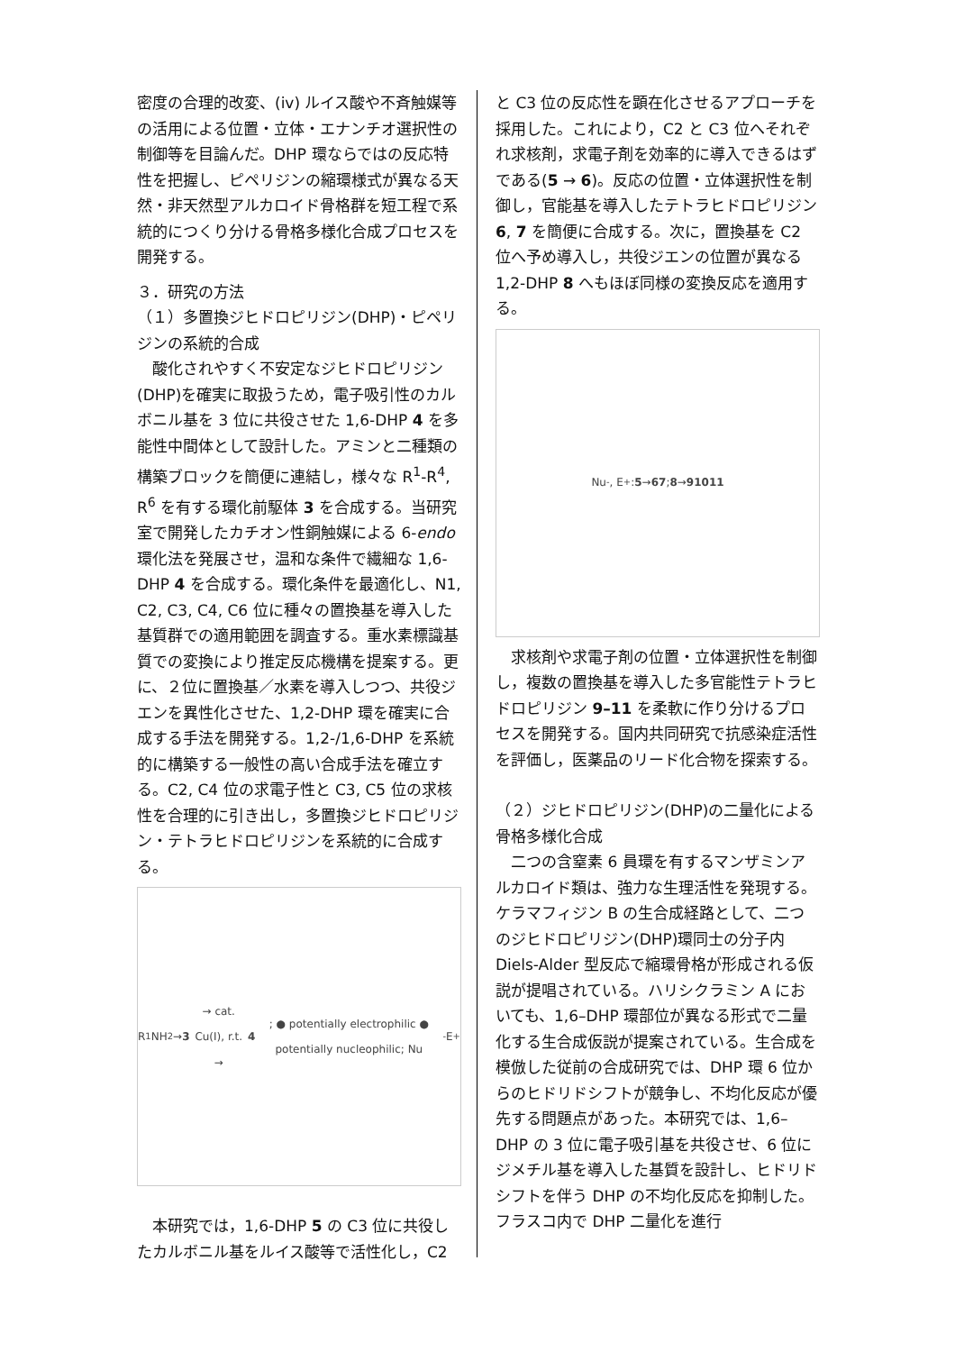密度の合理的改変、(iv) ルイス酸や不斉触媒等の活用による位置・立体・エナンチオ選択性の制御等を目論んだ。DHP 環ならではの反応特性を把握し、ピペリジンの縮環様式が異なる天然・非天然型アルカロイド骨格群を短工程で系統的につくり分ける骨格多様化合成プロセスを開発する。
３．研究の方法
（１）多置換ジヒドロピリジン(DHP)・ピペリジンの系統的合成
　酸化されやすく不安定なジヒドロピリジン(DHP)を確実に取扱うため，電子吸引性のカルボニル基を 3 位に共役させた 1,6-DHP 4 を多能性中間体として設計した。アミンと二種類の構築ブロックを簡便に連結し，様々な R<sup>1</sup>-R<sup>4</sup>, R<sup>6</sup> を有する環化前駆体 3 を合成する。当研究室で開発したカチオン性銅触媒による 6-endo 環化法を発展させ，温和な条件で繊細な 1,6-DHP 4 を合成する。環化条件を最適化し、N1, C2, C3, C4, C6 位に種々の置換基を導入した基質群での適用範囲を調査する。重水素標識基質での変換により推定反応機構を提案する。更に、２位に置換基／水素を導入しつつ、共役ジエンを異性化させた、1,2-DHP 環を確実に合成する手法を開発する。1,2-/1,6-DHP を系統的に構築する一般性の高い合成手法を確立する。C2, C4 位の求電子性と C3, C5 位の求核性を合理的に引き出し，多置換ジヒドロピリジン・テトラヒドロピリジンを系統的に合成する。
R<sup>1</sup>NH<sub>2</sub> → 3 → cat. Cu(I), r.t. → 4; ● potentially electrophilic ● potentially nucleophilic; Nu<sup>-</sup> E<sup>+</sup>
　本研究では，1,6-DHP 5 の C3 位に共役したカルボニル基をルイス酸等で活性化し，C2
と C3 位の反応性を顕在化させるアプローチを採用した。これにより，C2 と C3 位へそれぞれ求核剤，求電子剤を効率的に導入できるはずである(5 → 6)。反応の位置・立体選択性を制御し，官能基を導入したテトラヒドロピリジン 6, 7 を簡便に合成する。次に，置換基を C2 位へ予め導入し，共役ジエンの位置が異なる 1,2-DHP 8 へもほぼ同様の変換反応を適用する。
Nu<sup>-</sup>, E<sup>+</sup>: 5 → 6 7; 8 → 9 10 11
　求核剤や求電子剤の位置・立体選択性を制御し，複数の置換基を導入した多官能性テトラヒドロピリジン 9–11 を柔軟に作り分けるプロセスを開発する。国内共同研究で抗感染症活性を評価し，医薬品のリード化合物を探索する。
（２）ジヒドロピリジン(DHP)の二量化による骨格多様化合成
　二つの含窒素 6 員環を有するマンザミンアルカロイド類は、強力な生理活性を発現する。ケラマフィジン B の生合成経路として、二つのジヒドロピリジン(DHP)環同士の分子内 Diels-Alder 型反応で縮環骨格が形成される仮説が提唱されている。ハリシクラミン A においても、1,6–DHP 環部位が異なる形式で二量化する生合成仮説が提案されている。生合成を模倣した従前の合成研究では、DHP 環 6 位からのヒドリドシフトが競争し、不均化反応が優先する問題点があった。本研究では、1,6–DHP の 3 位に電子吸引基を共役させ、6 位にジメチル基を導入した基質を設計し、ヒドリドシフトを伴う DHP の不均化反応を抑制した。フラスコ内で DHP 二量化を進行